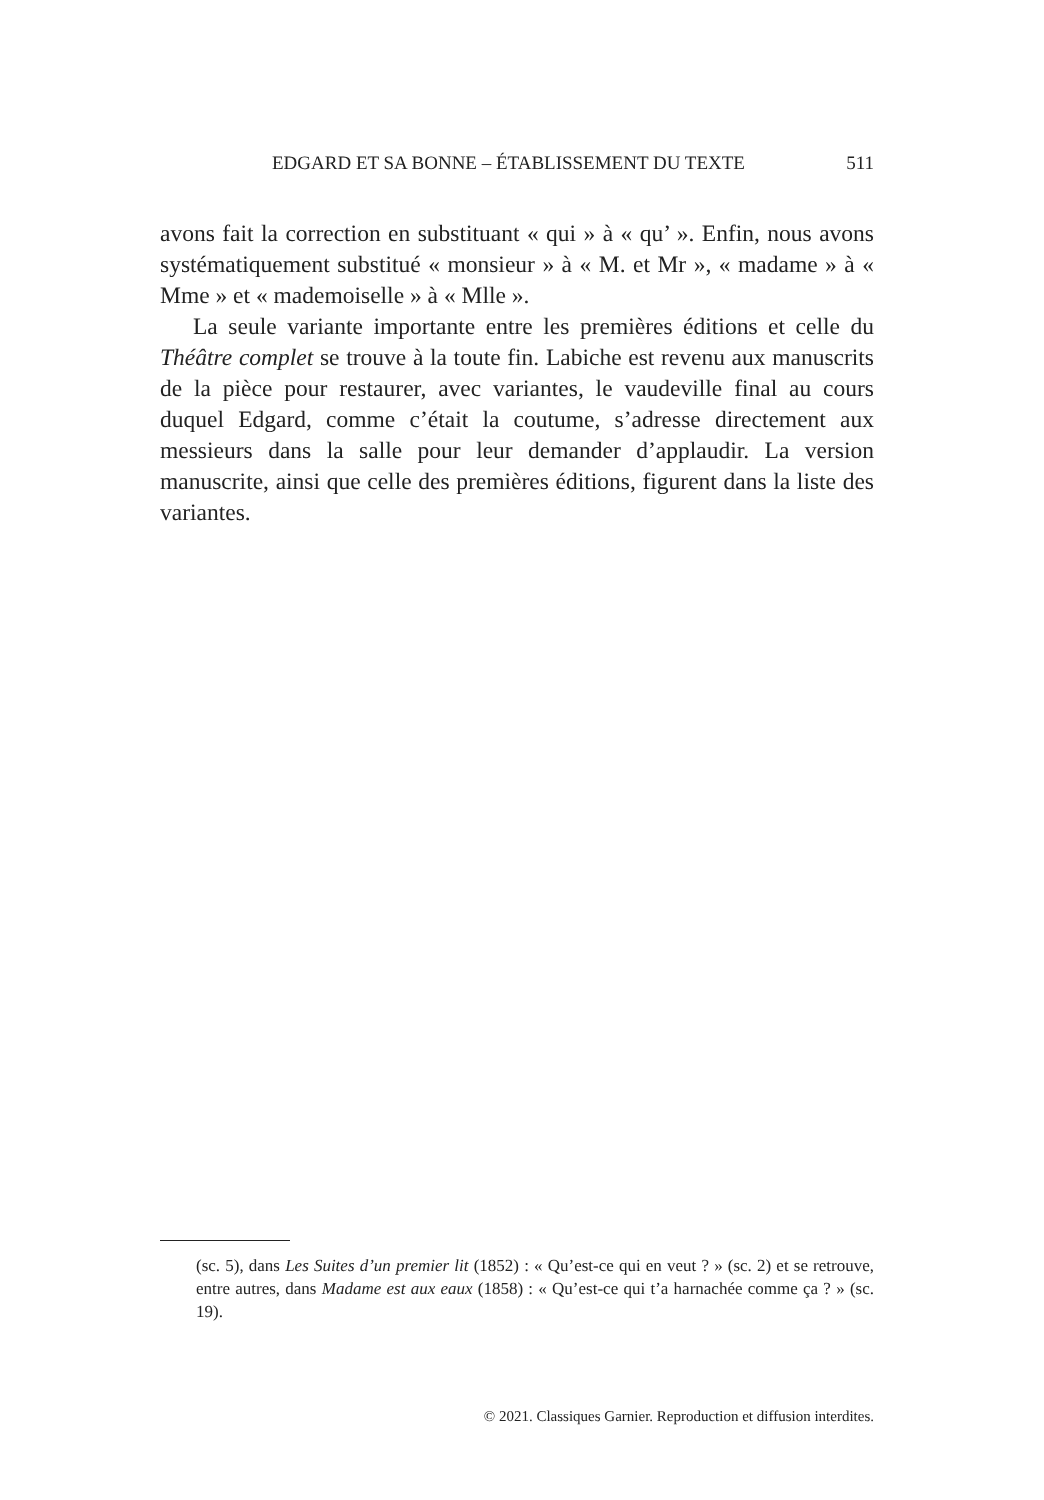EDGARD ET SA BONNE – ÉTABLISSEMENT DU TEXTE 511
avons fait la correction en substituant « qui » à « qu’ ». Enfin, nous avons systématiquement substitué « monsieur » à « M. et Mr », « madame » à « Mme » et « mademoiselle » à « Mlle ».
La seule variante importante entre les premières éditions et celle du Théâtre complet se trouve à la toute fin. Labiche est revenu aux manuscrits de la pièce pour restaurer, avec variantes, le vaudeville final au cours duquel Edgard, comme c’était la coutume, s’adresse directement aux messieurs dans la salle pour leur demander d’applaudir. La version manuscrite, ainsi que celle des premières éditions, figurent dans la liste des variantes.
(sc. 5), dans Les Suites d’un premier lit (1852) : « Qu’est-ce qui en veut ? » (sc. 2) et se retrouve, entre autres, dans Madame est aux eaux (1858) : « Qu’est-ce qui t’a harnachée comme ça ? » (sc. 19).
© 2021. Classiques Garnier. Reproduction et diffusion interdites.